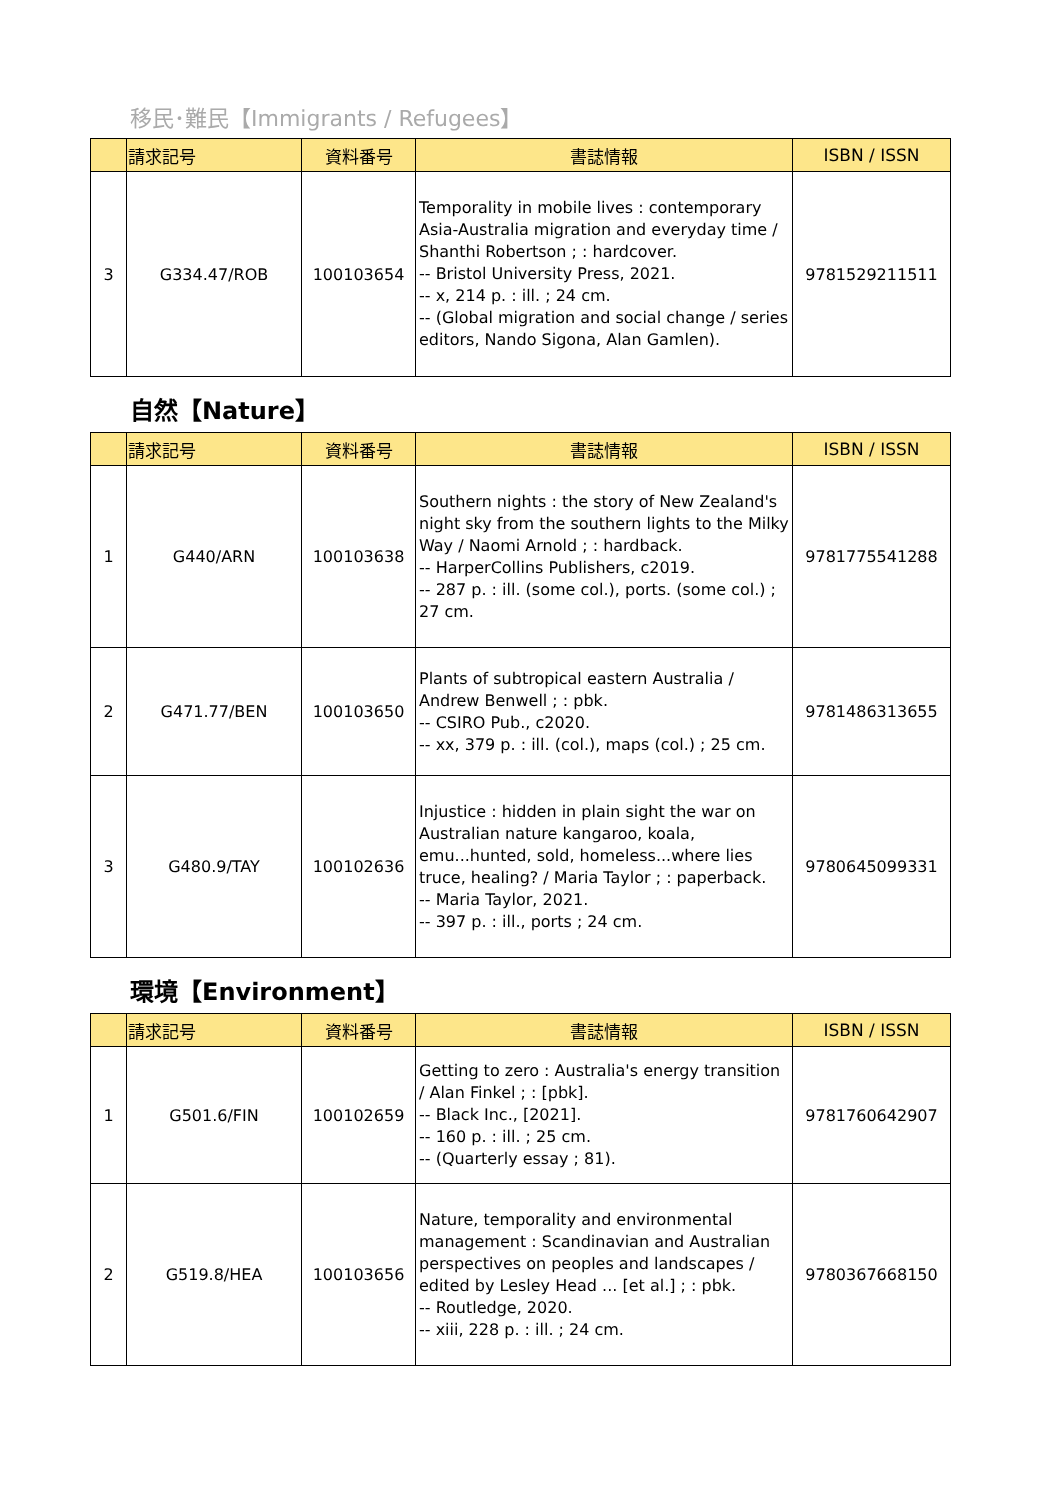移民･難民【Immigrants / Refugees】
| | 請求記号 | 資料番号 | 書誌情報 | ISBN / ISSN |
| --- | --- | --- | --- | --- |
| 3 | G334.47/ROB | 100103654 | Temporality in mobile lives : contemporary Asia-Australia migration and everyday time / Shanthi Robertson ; : hardcover. -- Bristol University Press, 2021. -- x, 214 p. : ill. ; 24 cm. -- (Global migration and social change / series editors, Nando Sigona, Alan Gamlen). | 9781529211511 |
自然【Nature】
| | 請求記号 | 資料番号 | 書誌情報 | ISBN / ISSN |
| --- | --- | --- | --- | --- |
| 1 | G440/ARN | 100103638 | Southern nights : the story of New Zealand's night sky from the southern lights to the Milky Way / Naomi Arnold ; : hardback. -- HarperCollins Publishers, c2019. -- 287 p. : ill. (some col.), ports. (some col.) ; 27 cm. | 9781775541288 |
| 2 | G471.77/BEN | 100103650 | Plants of subtropical eastern Australia / Andrew Benwell ; : pbk. -- CSIRO Pub., c2020. -- xx, 379 p. : ill. (col.), maps (col.) ; 25 cm. | 9781486313655 |
| 3 | G480.9/TAY | 100102636 | Injustice : hidden in plain sight the war on Australian nature kangaroo, koala, emu...hunted, sold, homeless...where lies truce, healing? / Maria Taylor ; : paperback. -- Maria Taylor, 2021. -- 397 p. : ill., ports ; 24 cm. | 9780645099331 |
環境【Environment】
| | 請求記号 | 資料番号 | 書誌情報 | ISBN / ISSN |
| --- | --- | --- | --- | --- |
| 1 | G501.6/FIN | 100102659 | Getting to zero : Australia's energy transition / Alan Finkel ; : [pbk]. -- Black Inc., [2021]. -- 160 p. : ill. ; 25 cm. -- (Quarterly essay ; 81). | 9781760642907 |
| 2 | G519.8/HEA | 100103656 | Nature, temporality and environmental management : Scandinavian and Australian perspectives on peoples and landscapes / edited by Lesley Head ... [et al.] ; : pbk. -- Routledge, 2020. -- xiii, 228 p. : ill. ; 24 cm. | 9780367668150 |